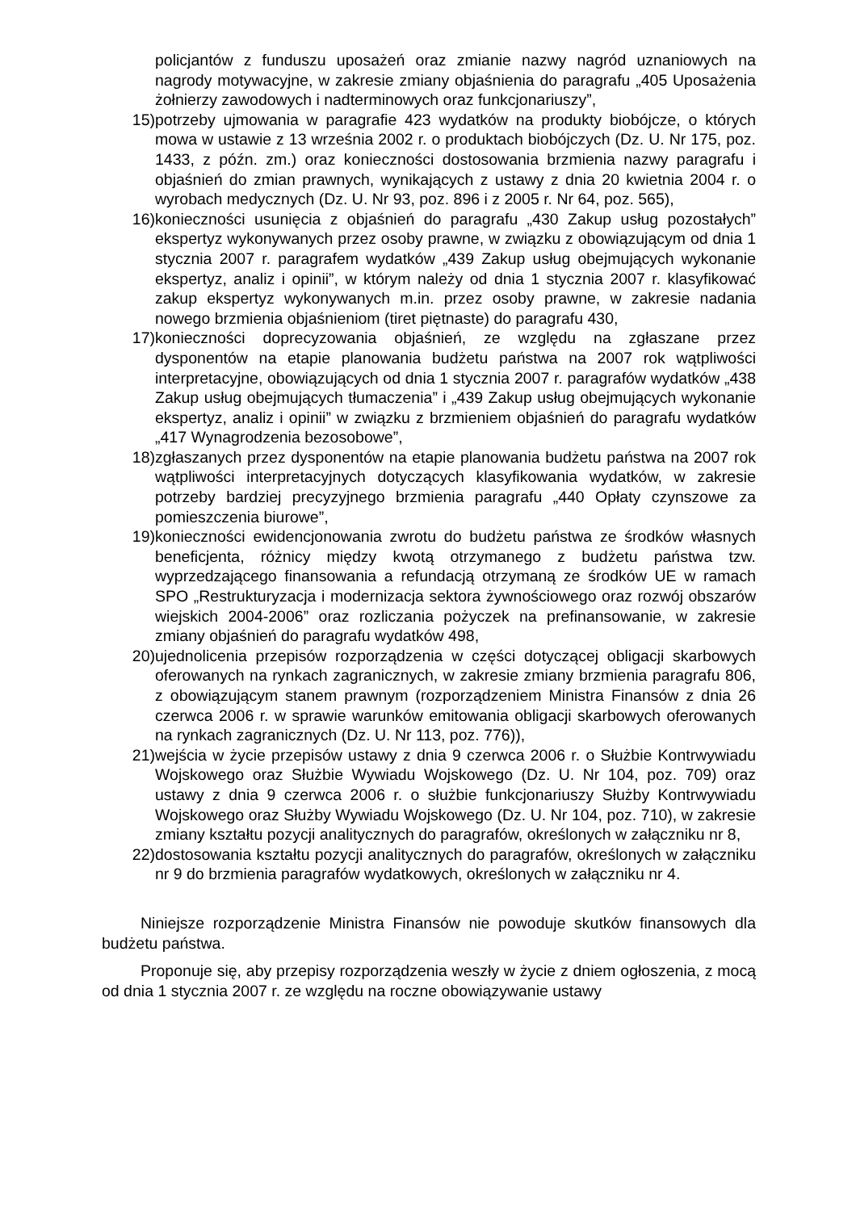policjantów z funduszu uposażeń oraz zmianie nazwy nagród uznaniowych na nagrody motywacyjne, w zakresie zmiany objaśnienia do paragrafu „405 Uposażenia żołnierzy zawodowych i nadterminowych oraz funkcjonariuszy”,
15) potrzeby ujmowania w paragrafie 423 wydatków na produkty biobójcze, o których mowa w ustawie z 13 września 2002 r. o produktach biobójczych (Dz. U. Nr 175, poz. 1433, z późn. zm.) oraz konieczności dostosowania brzmienia nazwy paragrafu i objaśnień do zmian prawnych, wynikających z ustawy z dnia 20 kwietnia 2004 r. o wyrobach medycznych (Dz. U. Nr 93, poz. 896 i z 2005 r. Nr 64, poz. 565),
16) konieczności usunięcia z objaśnień do paragrafu „430 Zakup usług pozostałych” ekspertyz wykonywanych przez osoby prawne, w związku z obowiązującym od dnia 1 stycznia 2007 r. paragrafem wydatków „439 Zakup usług obejmujących wykonanie ekspertyz, analiz i opinii”, w którym należy od dnia 1 stycznia 2007 r. klasyfikować zakup ekspertyz wykonywanych m.in. przez osoby prawne, w zakresie nadania nowego brzmienia objaśnieniom (tiret piętnaste) do paragrafu 430,
17) konieczności doprecyzowania objaśnień, ze względu na zgłaszane przez dysponentów na etapie planowania budżetu państwa na 2007 rok wątpliwości interpretacyjne, obowiązujących od dnia 1 stycznia 2007 r. paragrafów wydatków „438 Zakup usług obejmujących tłumaczenia” i „439 Zakup usług obejmujących wykonanie ekspertyz, analiz i opinii” w związku z brzmieniem objaśnień do paragrafu wydatków „417 Wynagrodzenia bezosobowe”,
18) zgłaszanych przez dysponentów na etapie planowania budżetu państwa na 2007 rok wątpliwości interpretacyjnych dotyczących klasyfikowania wydatków, w zakresie potrzeby bardziej precyzyjnego brzmienia paragrafu „440 Opłaty czynszowe za pomieszczenia biurowe”,
19) konieczności ewidencjonowania zwrotu do budżetu państwa ze środków własnych beneficjenta, różnicy między kwotą otrzymanego z budżetu państwa tzw. wyprzedzającego finansowania a refundacją otrzymaną ze środków UE w ramach SPO „Restrukturyzacja i modernizacja sektora żywnościowego oraz rozwój obszarów wiejskich 2004-2006” oraz rozliczania pożyczek na prefinansowanie, w zakresie zmiany objaśnień do paragrafu wydatków 498,
20) ujednolicenia przepisów rozporządzenia w części dotyczącej obligacji skarbowych oferowanych na rynkach zagranicznych, w zakresie zmiany brzmienia paragrafu 806, z obowiązującym stanem prawnym (rozporządzeniem Ministra Finansów z dnia 26 czerwca 2006 r. w sprawie warunków emitowania obligacji skarbowych oferowanych na rynkach zagranicznych (Dz. U. Nr 113, poz. 776)),
21) wejścia w życie przepisów ustawy z dnia 9 czerwca 2006 r. o Służbie Kontrwywiadu Wojskowego oraz Służbie Wywiadu Wojskowego (Dz. U. Nr 104, poz. 709) oraz ustawy z dnia 9 czerwca 2006 r. o służbie funkcjonariuszy Służby Kontrwywiadu Wojskowego oraz Służby Wywiadu Wojskowego (Dz. U. Nr 104, poz. 710), w zakresie zmiany kształtu pozycji analitycznych do paragrafów, określonych w załączniku nr 8,
22) dostosowania kształtu pozycji analitycznych do paragrafów, określonych w załączniku nr 9 do brzmienia paragrafów wydatkowych, określonych w załączniku nr 4.
Niniejsze rozporządzenie Ministra Finansów nie powoduje skutków finansowych dla budżetu państwa.
Proponuje się, aby przepisy rozporządzenia weszły w życie z dniem ogłoszenia, z mocą od dnia 1 stycznia 2007 r. ze względu na roczne obowiązywanie ustawy